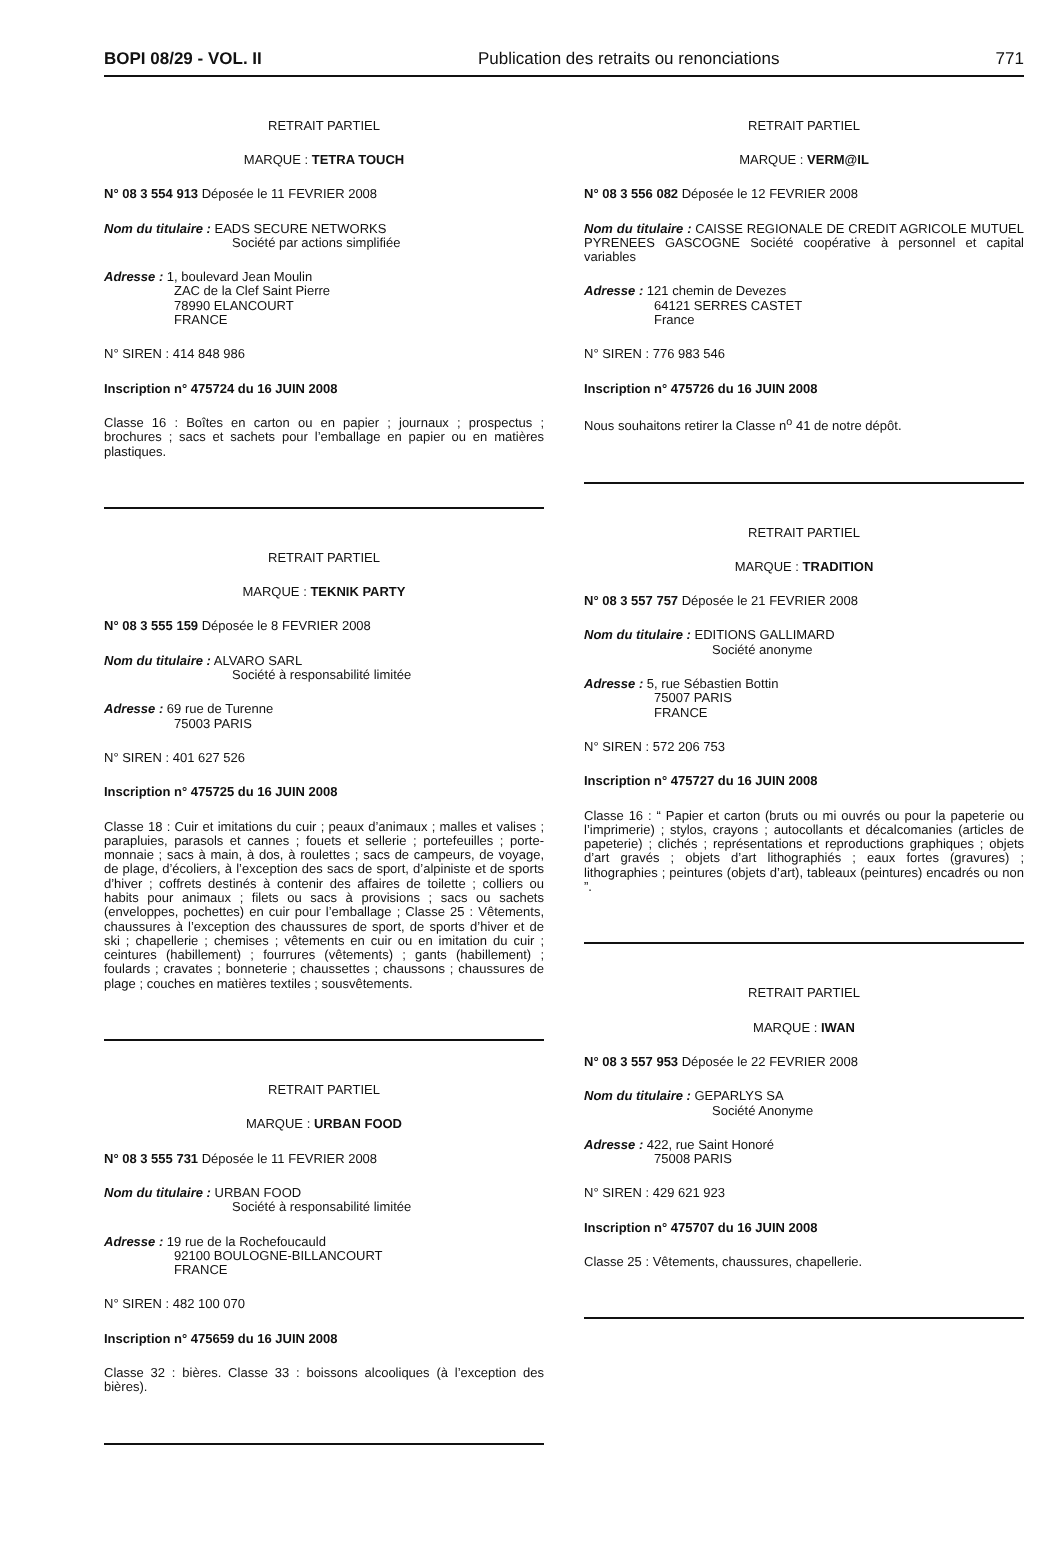BOPI 08/29 - VOL. II Publication des retraits ou renonciations 771
RETRAIT PARTIEL
MARQUE : TETRA TOUCH
N° 08 3 554 913 Déposée le 11 FEVRIER 2008
Nom du titulaire : EADS SECURE NETWORKS
Société par actions simplifiée
Adresse : 1, boulevard Jean Moulin
ZAC de la Clef Saint Pierre
78990 ELANCOURT
FRANCE
N° SIREN : 414 848 986
Inscription n° 475724 du 16 JUIN 2008
Classe 16 : Boîtes en carton ou en papier ; journaux ; prospectus ; brochures ; sacs et sachets pour l’emballage en papier ou en matières plastiques.
RETRAIT PARTIEL
MARQUE : TEKNIK PARTY
N° 08 3 555 159 Déposée le 8 FEVRIER 2008
Nom du titulaire : ALVARO SARL
Société à responsabilité limitée
Adresse : 69 rue de Turenne
75003 PARIS
N° SIREN : 401 627 526
Inscription n° 475725 du 16 JUIN 2008
Classe 18 : Cuir et imitations du cuir ; peaux d’animaux ; malles et valises ; parapluies, parasols et cannes ; fouets et sellerie ; portefeuilles ; porte-monnaie ; sacs à main, à dos, à roulettes ; sacs de campeurs, de voyage, de plage, d’écoliers, à l’exception des sacs de sport, d’alpiniste et de sports d’hiver ; coffrets destinés à contenir des affaires de toilette ; colliers ou habits pour animaux ; filets ou sacs à provisions ; sacs ou sachets (enveloppes, pochettes) en cuir pour l’emballage ; Classe 25 : Vêtements, chaussures à l’exception des chaussures de sport, de sports d’hiver et de ski ; chapellerie ; chemises ; vêtements en cuir ou en imitation du cuir ; ceintures (habillement) ; fourrures (vêtements) ; gants (habillement) ; foulards ; cravates ; bonneterie ; chaussettes ; chaussons ; chaussures de plage ; couches en matières textiles ; sousvêtements.
RETRAIT PARTIEL
MARQUE : URBAN FOOD
N° 08 3 555 731 Déposée le 11 FEVRIER 2008
Nom du titulaire : URBAN FOOD
Société à responsabilité limitée
Adresse : 19 rue de la Rochefoucauld
92100 BOULOGNE-BILLANCOURT
FRANCE
N° SIREN : 482 100 070
Inscription n° 475659 du 16 JUIN 2008
Classe 32 : bières. Classe 33 : boissons alcooliques (à l’exception des bières).
RETRAIT PARTIEL
MARQUE : VERM@IL
N° 08 3 556 082 Déposée le 12 FEVRIER 2008
Nom du titulaire : CAISSE REGIONALE DE CREDIT AGRICOLE MUTUEL PYRENEES GASCOGNE Société coopérative à personnel et capital variables
Adresse : 121 chemin de Devezes
64121 SERRES CASTET
France
N° SIREN : 776 983 546
Inscription n° 475726 du 16 JUIN 2008
Nous souhaitons retirer la Classe n<sup>o</sup> 41 de notre dépôt.
RETRAIT PARTIEL
MARQUE : TRADITION
N° 08 3 557 757 Déposée le 21 FEVRIER 2008
Nom du titulaire : EDITIONS GALLIMARD
Société anonyme
Adresse : 5, rue Sébastien Bottin
75007 PARIS
FRANCE
N° SIREN : 572 206 753
Inscription n° 475727 du 16 JUIN 2008
Classe 16 : “ Papier et carton (bruts ou mi ouvrés ou pour la papeterie ou l’imprimerie) ; stylos, crayons ; autocollants et décalcomanies (articles de papeterie) ; clichés ; représentations et reproductions graphiques ; objets d’art gravés ; objets d’art lithographiés ; eaux fortes (gravures) ; lithographies ; peintures (objets d’art), tableaux (peintures) encadrés ou non ”.
RETRAIT PARTIEL
MARQUE : IWAN
N° 08 3 557 953 Déposée le 22 FEVRIER 2008
Nom du titulaire : GEPARLYS SA
Société Anonyme
Adresse : 422, rue Saint Honoré
75008 PARIS
N° SIREN : 429 621 923
Inscription n° 475707 du 16 JUIN 2008
Classe 25 : Vêtements, chaussures, chapellerie.